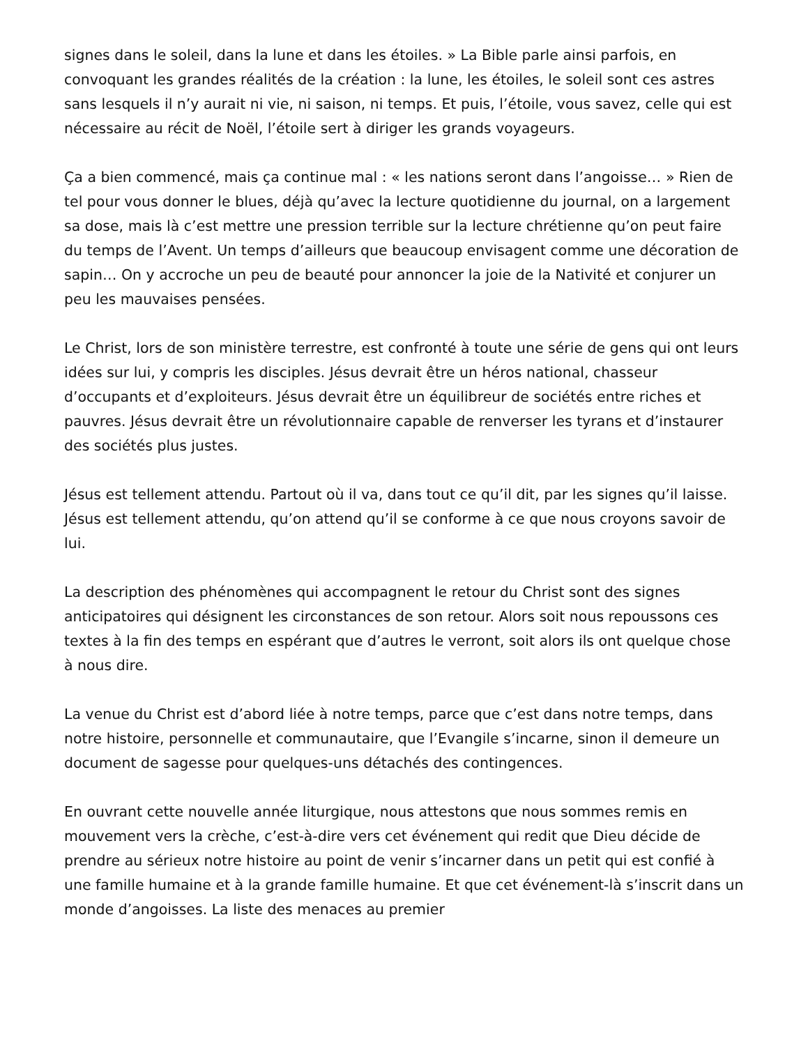signes dans le soleil, dans la lune et dans les étoiles. » La Bible parle ainsi parfois, en convoquant les grandes réalités de la création : la lune, les étoiles, le soleil sont ces astres sans lesquels il n’y aurait ni vie, ni saison, ni temps. Et puis, l’étoile, vous savez, celle qui est nécessaire au récit de Noël, l’étoile sert à diriger les grands voyageurs.
Ça a bien commencé, mais ça continue mal : « les nations seront dans l’angoisse… » Rien de tel pour vous donner le blues, déjà qu’avec la lecture quotidienne du journal, on a largement sa dose, mais là c’est mettre une pression terrible sur la lecture chrétienne qu’on peut faire du temps de l’Avent. Un temps d’ailleurs que beaucoup envisagent comme une décoration de sapin… On y accroche un peu de beauté pour annoncer la joie de la Nativité et conjurer un peu les mauvaises pensées.
Le Christ, lors de son ministère terrestre, est confronté à toute une série de gens qui ont leurs idées sur lui, y compris les disciples. Jésus devrait être un héros national, chasseur d’occupants et d’exploiteurs. Jésus devrait être un équilibreur de sociétés entre riches et pauvres. Jésus devrait être un révolutionnaire capable de renverser les tyrans et d’instaurer des sociétés plus justes.
Jésus est tellement attendu. Partout où il va, dans tout ce qu’il dit, par les signes qu’il laisse. Jésus est tellement attendu, qu’on attend qu’il se conforme à ce que nous croyons savoir de lui.
La description des phénomènes qui accompagnent le retour du Christ sont des signes anticipatoires qui désignent les circonstances de son retour. Alors soit nous repoussons ces textes à la fin des temps en espérant que d’autres le verront, soit alors ils ont quelque chose à nous dire.
La venue du Christ est d’abord liée à notre temps, parce que c’est dans notre temps, dans notre histoire, personnelle et communautaire, que l’Evangile s’incarne, sinon il demeure un document de sagesse pour quelques-uns détachés des contingences.
En ouvrant cette nouvelle année liturgique, nous attestons que nous sommes remis en mouvement vers la crèche, c’est-à-dire vers cet événement qui redit que Dieu décide de prendre au sérieux notre histoire au point de venir s’incarner dans un petit qui est confié à une famille humaine et à la grande famille humaine. Et que cet événement-là s’inscrit dans un monde d’angoisses. La liste des menaces au premier